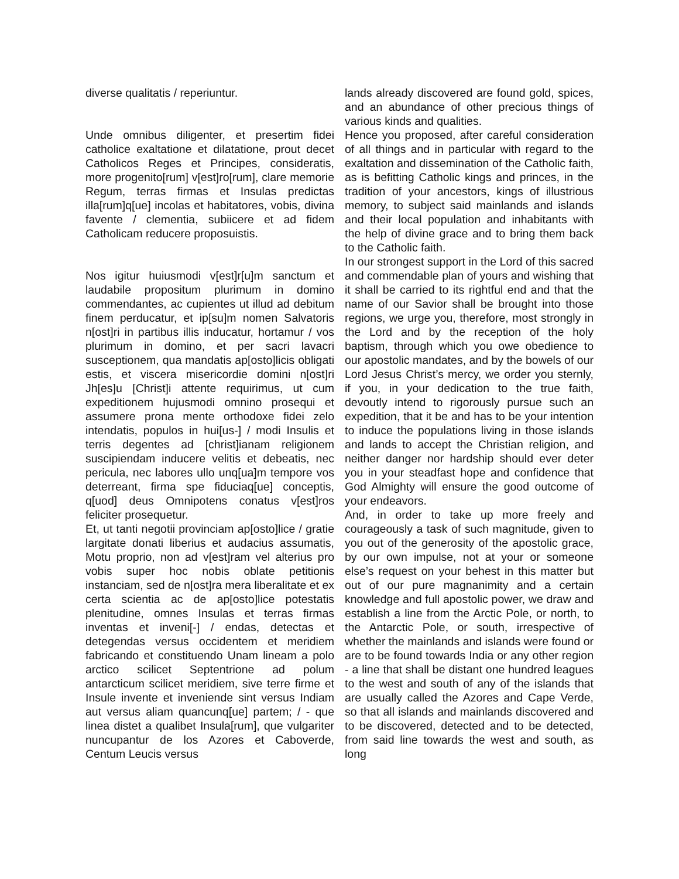diverse qualitatis / reperiuntur.
Unde omnibus diligenter, et presertim fidei catholice exaltatione et dilatatione, prout decet Catholicos Reges et Principes, consideratis, more progenito[rum] v[est]ro[rum], clare memorie Regum, terras firmas et Insulas predictas illa[rum]q[ue] incolas et habitatores, vobis, divina favente / clementia, subiicere et ad fidem Catholicam reducere proposuistis.
Nos igitur huiusmodi v[est]r[u]m sanctum et laudabile propositum plurimum in domino commendantes, ac cupientes ut illud ad debitum finem perducatur, et ip[su]m nomen Salvatoris n[ost]ri in partibus illis inducatur, hortamur / vos plurimum in domino, et per sacri lavacri susceptionem, qua mandatis ap[osto]licis obligati estis, et viscera misericordie domini n[ost]ri Jh[es]u [Christ]i attente requirimus, ut cum expeditionem hujusmodi omnino prosequi et assumere prona mente orthodoxe fidei zelo intendatis, populos in hui[us-] / modi Insulis et terris degentes ad [christ]ianam religionem suscipiendam inducere velitis et debeatis, nec pericula, nec labores ullo unq[ua]m tempore vos deterreant, firma spe fiduciaq[ue] conceptis, q[uod] deus Omnipotens conatus v[est]ros feliciter prosequetur.
Et, ut tanti negotii provinciam ap[osto]lice / gratie largitate donati liberius et audacius assumatis, Motu proprio, non ad v[est]ram vel alterius pro vobis super hoc nobis oblate petitionis instanciam, sed de n[ost]ra mera liberalitate et ex certa scientia ac de ap[osto]lice potestatis plenitudine, omnes Insulas et terras firmas inventas et inveni[-] / endas, detectas et detegendas versus occidentem et meridiem fabricando et constituendo Unam lineam a polo arctico scilicet Septentrione ad polum antarcticum scilicet meridiem, sive terre firme et Insule invente et inveniende sint versus Indiam aut versus aliam quancunq[ue] partem; / - que linea distet a qualibet Insula[rum], que vulgariter nuncupantur de los Azores et Caboverde, Centum Leucis versus
lands already discovered are found gold, spices, and an abundance of other precious things of various kinds and qualities.
Hence you proposed, after careful consideration of all things and in particular with regard to the exaltation and dissemination of the Catholic faith, as is befitting Catholic kings and princes, in the tradition of your ancestors, kings of illustrious memory, to subject said mainlands and islands and their local population and inhabitants with the help of divine grace and to bring them back to the Catholic faith.
In our strongest support in the Lord of this sacred and commendable plan of yours and wishing that it shall be carried to its rightful end and that the name of our Savior shall be brought into those regions, we urge you, therefore, most strongly in the Lord and by the reception of the holy baptism, through which you owe obedience to our apostolic mandates, and by the bowels of our Lord Jesus Christ’s mercy, we order you sternly, if you, in your dedication to the true faith, devoutly intend to rigorously pursue such an expedition, that it be and has to be your intention to induce the populations living in those islands and lands to accept the Christian religion, and neither danger nor hardship should ever deter you in your steadfast hope and confidence that God Almighty will ensure the good outcome of your endeavors.
And, in order to take up more freely and courageously a task of such magnitude, given to you out of the generosity of the apostolic grace, by our own impulse, not at your or someone else’s request on your behest in this matter but out of our pure magnanimity and a certain knowledge and full apostolic power, we draw and establish a line from the Arctic Pole, or north, to the Antarctic Pole, or south, irrespective of whether the mainlands and islands were found or are to be found towards India or any other region - a line that shall be distant one hundred leagues to the west and south of any of the islands that are usually called the Azores and Cape Verde, so that all islands and mainlands discovered and to be discovered, detected and to be detected, from said line towards the west and south, as long